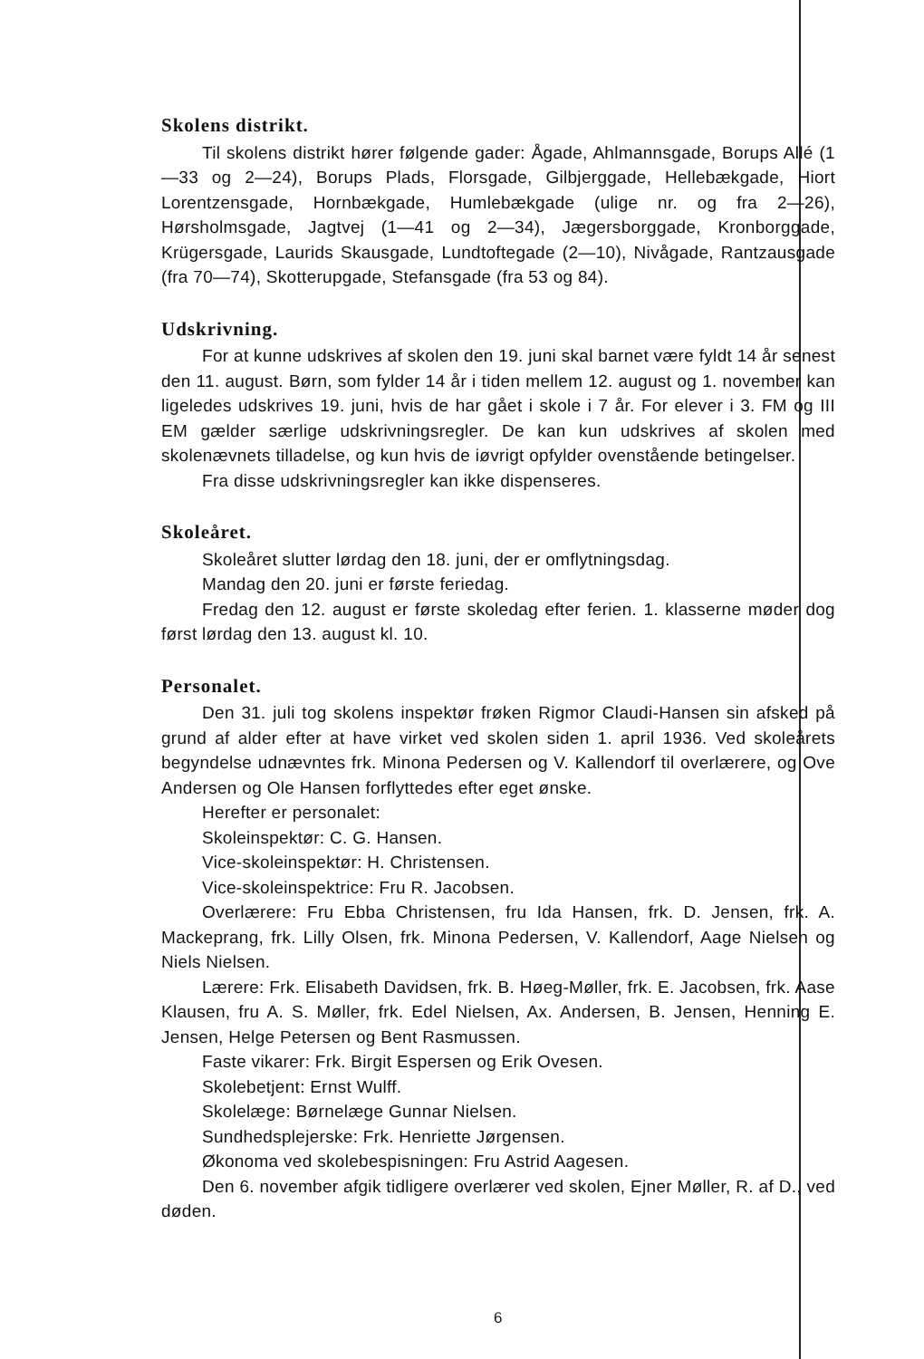Skolens distrikt.
Til skolens distrikt hører følgende gader: Ågade, Ahlmannsgade, Borups Allé (1—33 og 2—24), Borups Plads, Florsgade, Gilbjerggade, Hellebækgade, Hiort Lorentzensgade, Hornbækgade, Humlebækgade (ulige nr. og fra 2—26), Hørsholmsgade, Jagtvej (1—41 og 2—34), Jægersborggade, Kronborggade, Krügersgade, Laurids Skausgade, Lundtoftegade (2—10), Nivågade, Rantzausgade (fra 70—74), Skotterupgade, Stefansgade (fra 53 og 84).
Udskrivning.
For at kunne udskrives af skolen den 19. juni skal barnet være fyldt 14 år senest den 11. august. Børn, som fylder 14 år i tiden mellem 12. august og 1. november kan ligeledes udskrives 19. juni, hvis de har gået i skole i 7 år. For elever i 3. FM og III EM gælder særlige udskrivningsregler. De kan kun udskrives af skolen med skolenævnets tilladelse, og kun hvis de iøvrigt opfylder ovenstående betingelser.
Fra disse udskrivningsregler kan ikke dispenseres.
Skoleåret.
Skoleåret slutter lørdag den 18. juni, der er omflytningsdag.
Mandag den 20. juni er første feriedag.
Fredag den 12. august er første skoledag efter ferien. 1. klasserne møder dog først lørdag den 13. august kl. 10.
Personalet.
Den 31. juli tog skolens inspektør frøken Rigmor Claudi-Hansen sin afsked på grund af alder efter at have virket ved skolen siden 1. april 1936. Ved skoleårets begyndelse udnævntes frk. Minona Pedersen og V. Kallendorf til overlærere, og Ove Andersen og Ole Hansen forflyttedes efter eget ønske.
Herefter er personalet:
Skoleinspektør: C. G. Hansen.
Vice-skoleinspektør: H. Christensen.
Vice-skoleinspektrice: Fru R. Jacobsen.
Overlærere: Fru Ebba Christensen, fru Ida Hansen, frk. D. Jensen, frk. A. Mackeprang, frk. Lilly Olsen, frk. Minona Pedersen, V. Kallendorf, Aage Nielsen og Niels Nielsen.
Lærere: Frk. Elisabeth Davidsen, frk. B. Høeg-Møller, frk. E. Jacobsen, frk. Aase Klausen, fru A. S. Møller, frk. Edel Nielsen, Ax. Andersen, B. Jensen, Henning E. Jensen, Helge Petersen og Bent Rasmussen.
Faste vikarer: Frk. Birgit Espersen og Erik Ovesen.
Skolebetjent: Ernst Wulff.
Skolelæge: Børnelæge Gunnar Nielsen.
Sundhedsplejerske: Frk. Henriette Jørgensen.
Økonoma ved skolebespisningen: Fru Astrid Aagesen.
Den 6. november afgik tidligere overlærer ved skolen, Ejner Møller, R. af D., ved døden.
6